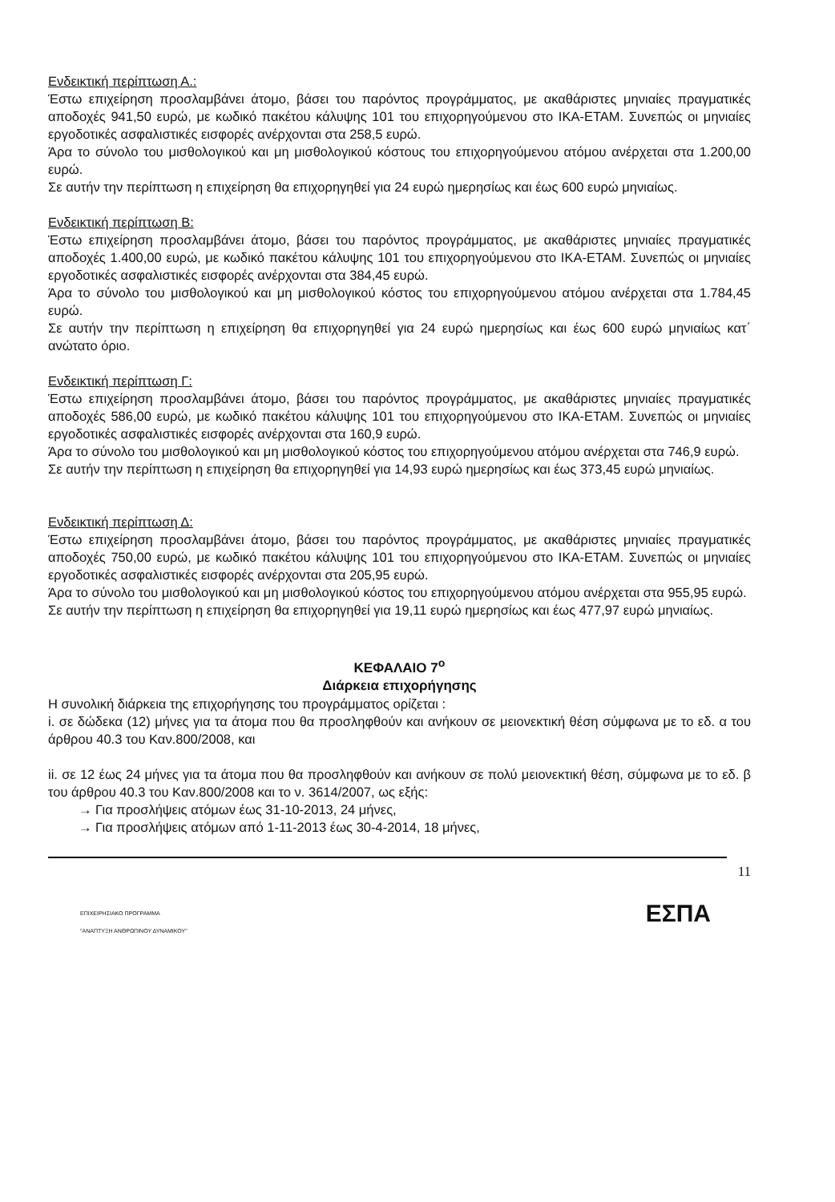Ενδεικτική περίπτωση Α.:
Έστω επιχείρηση προσλαμβάνει άτομο, βάσει του παρόντος προγράμματος, με ακαθάριστες μηνιαίες πραγματικές αποδοχές 941,50 ευρώ, με κωδικό πακέτου κάλυψης 101 του επιχορηγούμενου στο ΙΚΑ-ΕΤΑΜ. Συνεπώς οι μηνιαίες εργοδοτικές ασφαλιστικές εισφορές ανέρχονται στα 258,5 ευρώ.
Άρα το σύνολο του μισθολογικού και μη μισθολογικού κόστους του επιχορηγούμενου ατόμου ανέρχεται στα 1.200,00 ευρώ.
Σε αυτήν την περίπτωση η επιχείρηση θα επιχορηγηθεί για 24 ευρώ ημερησίως και έως 600 ευρώ μηνιαίως.
Ενδεικτική περίπτωση Β:
Έστω επιχείρηση προσλαμβάνει άτομο, βάσει του παρόντος προγράμματος, με ακαθάριστες μηνιαίες πραγματικές αποδοχές 1.400,00 ευρώ, με κωδικό πακέτου κάλυψης 101 του επιχορηγούμενου στο ΙΚΑ-ΕΤΑΜ. Συνεπώς οι μηνιαίες εργοδοτικές ασφαλιστικές εισφορές ανέρχονται στα 384,45 ευρώ.
Άρα το σύνολο του μισθολογικού και μη μισθολογικού κόστος του επιχορηγούμενου ατόμου ανέρχεται στα 1.784,45 ευρώ.
Σε αυτήν την περίπτωση η επιχείρηση θα επιχορηγηθεί για 24 ευρώ ημερησίως και έως 600 ευρώ μηνιαίως κατ΄ ανώτατο όριο.
Ενδεικτική περίπτωση Γ:
Έστω επιχείρηση προσλαμβάνει άτομο, βάσει του παρόντος προγράμματος, με ακαθάριστες μηνιαίες πραγματικές αποδοχές 586,00 ευρώ, με κωδικό πακέτου κάλυψης 101 του επιχορηγούμενου στο ΙΚΑ-ΕΤΑΜ. Συνεπώς οι μηνιαίες εργοδοτικές ασφαλιστικές εισφορές ανέρχονται στα 160,9 ευρώ.
Άρα το σύνολο του μισθολογικού και μη μισθολογικού κόστος του επιχορηγούμενου ατόμου ανέρχεται στα 746,9 ευρώ.
Σε αυτήν την περίπτωση η επιχείρηση θα επιχορηγηθεί για 14,93 ευρώ ημερησίως και έως 373,45 ευρώ μηνιαίως.
Ενδεικτική περίπτωση Δ:
Έστω επιχείρηση προσλαμβάνει άτομο, βάσει του παρόντος προγράμματος, με ακαθάριστες μηνιαίες πραγματικές αποδοχές 750,00 ευρώ, με κωδικό πακέτου κάλυψης 101 του επιχορηγούμενου στο ΙΚΑ-ΕΤΑΜ. Συνεπώς οι μηνιαίες εργοδοτικές ασφαλιστικές εισφορές ανέρχονται στα 205,95 ευρώ.
Άρα το σύνολο του μισθολογικού και μη μισθολογικού κόστος του επιχορηγούμενου ατόμου ανέρχεται στα 955,95 ευρώ.
Σε αυτήν την περίπτωση η επιχείρηση θα επιχορηγηθεί για 19,11 ευρώ ημερησίως και έως 477,97 ευρώ μηνιαίως.
ΚΕΦΑΛΑΙΟ 7<sup>ο</sup>
Διάρκεια επιχορήγησης
Η συνολική διάρκεια της επιχορήγησης του προγράμματος ορίζεται :
i. σε δώδεκα (12) μήνες για τα άτομα που θα προσληφθούν και ανήκουν σε μειονεκτική θέση σύμφωνα με το εδ. α του άρθρου 40.3 του Καν.800/2008, και
ii. σε 12 έως 24 μήνες για τα άτομα που θα προσληφθούν και ανήκουν σε πολύ μειονεκτική θέση, σύμφωνα με το εδ. β του άρθρου 40.3 του Καν.800/2008 και το ν. 3614/2007, ως εξής:
→ Για προσλήψεις ατόμων έως 31-10-2013, 24 μήνες,
→ Για προσλήψεις ατόμων από 1-11-2013 έως 30-4-2014, 18 μήνες,
11
ΕΠΙΧΕΙΡΗΣΙΑΚΟ ΠΡΟΓΡΑΜΜΑ
"ΑΝΑΠΤΥΞΗ ΑΝΘΡΩΠΙΝΟΥ ΔΥΝΑΜΙΚΟΥ" ΕΣΠΑ